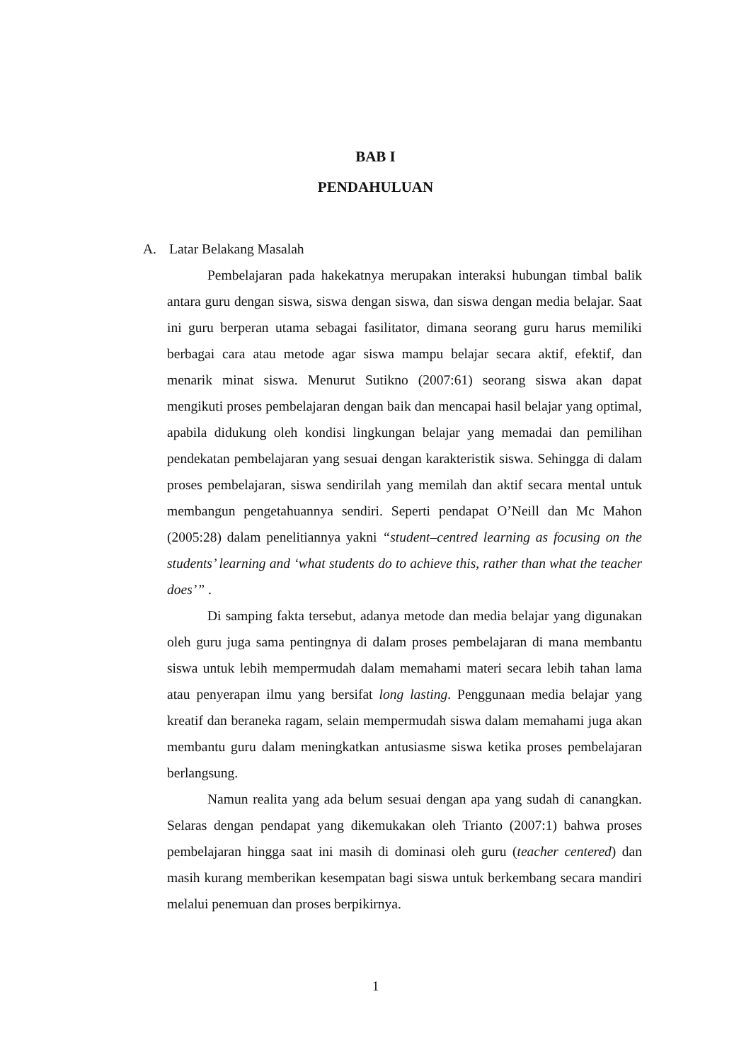BAB I
PENDAHULUAN
A. Latar Belakang Masalah
Pembelajaran pada hakekatnya merupakan interaksi hubungan timbal balik antara guru dengan siswa, siswa dengan siswa, dan siswa dengan media belajar. Saat ini guru berperan utama sebagai fasilitator, dimana seorang guru harus memiliki berbagai cara atau metode agar siswa mampu belajar secara aktif, efektif, dan menarik minat siswa. Menurut Sutikno (2007:61) seorang siswa akan dapat mengikuti proses pembelajaran dengan baik dan mencapai hasil belajar yang optimal, apabila didukung oleh kondisi lingkungan belajar yang memadai dan pemilihan pendekatan pembelajaran yang sesuai dengan karakteristik siswa. Sehingga di dalam proses pembelajaran, siswa sendirilah yang memilah dan aktif secara mental untuk membangun pengetahuannya sendiri. Seperti pendapat O’Neill dan Mc Mahon (2005:28) dalam penelitiannya yakni “student–centred learning as focusing on the students’ learning and ‘what students do to achieve this, rather than what the teacher does’” .
Di samping fakta tersebut, adanya metode dan media belajar yang digunakan oleh guru juga sama pentingnya di dalam proses pembelajaran di mana membantu siswa untuk lebih mempermudah dalam memahami materi secara lebih tahan lama atau penyerapan ilmu yang bersifat long lasting. Penggunaan media belajar yang kreatif dan beraneka ragam, selain mempermudah siswa dalam memahami juga akan membantu guru dalam meningkatkan antusiasme siswa ketika proses pembelajaran berlangsung.
Namun realita yang ada belum sesuai dengan apa yang sudah di canangkan. Selaras dengan pendapat yang dikemukakan oleh Trianto (2007:1) bahwa proses pembelajaran hingga saat ini masih di dominasi oleh guru (teacher centered) dan masih kurang memberikan kesempatan bagi siswa untuk berkembang secara mandiri melalui penemuan dan proses berpikirnya.
1